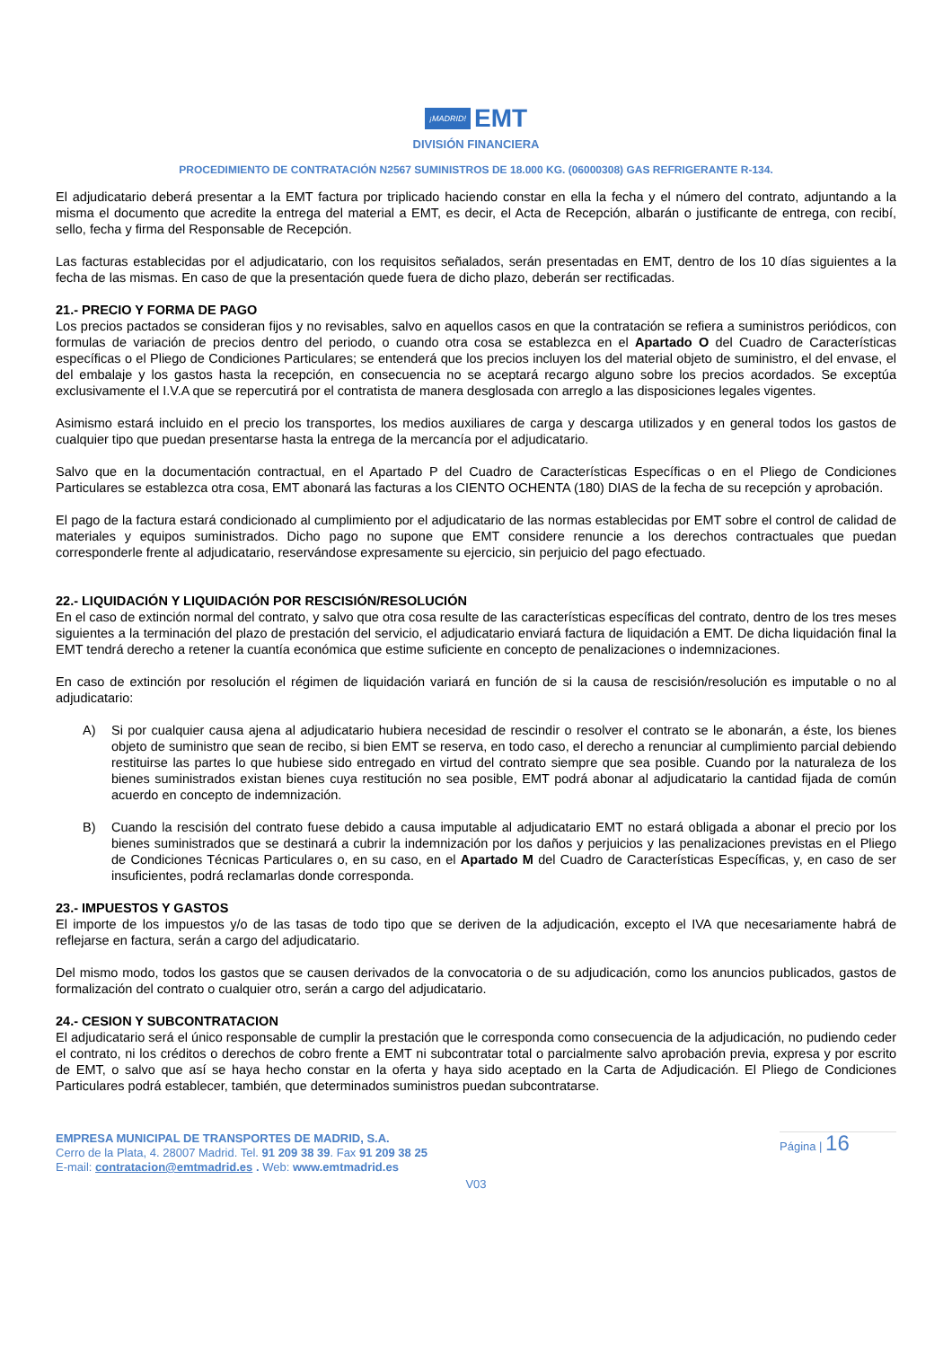¡MADRID! EMT
DIVISIÓN FINANCIERA
PROCEDIMIENTO DE CONTRATACIÓN N2567 SUMINISTROS DE 18.000 KG. (06000308) GAS REFRIGERANTE R-134.
El adjudicatario deberá presentar a la EMT factura por triplicado haciendo constar en ella la fecha y el número del contrato, adjuntando a la misma el documento que acredite la entrega del material a EMT, es decir, el Acta de Recepción, albarán o justificante de entrega, con recibí, sello, fecha y firma del Responsable de Recepción.
Las facturas establecidas por el adjudicatario, con los requisitos señalados, serán presentadas en EMT, dentro de los 10 días siguientes a la fecha de las mismas. En caso de que la presentación quede fuera de dicho plazo, deberán ser rectificadas.
21.- PRECIO Y FORMA DE PAGO
Los precios pactados se consideran fijos y no revisables, salvo en aquellos casos en que la contratación se refiera a suministros periódicos, con formulas de variación de precios dentro del periodo, o cuando otra cosa se establezca en el Apartado O del Cuadro de Características específicas o el Pliego de Condiciones Particulares; se entenderá que los precios incluyen los del material objeto de suministro, el del envase, el del embalaje y los gastos hasta la recepción, en consecuencia no se aceptará recargo alguno sobre los precios acordados. Se exceptúa exclusivamente el I.V.A que se repercutirá por el contratista de manera desglosada con arreglo a las disposiciones legales vigentes.
Asimismo estará incluido en el precio los transportes, los medios auxiliares de carga y descarga utilizados y en general todos los gastos de cualquier tipo que puedan presentarse hasta la entrega de la mercancía por el adjudicatario.
Salvo que en la documentación contractual, en el Apartado P del Cuadro de Características Específicas o en el Pliego de Condiciones Particulares se establezca otra cosa, EMT abonará las facturas a los CIENTO OCHENTA (180) DIAS de la fecha de su recepción y aprobación.
El pago de la factura estará condicionado al cumplimiento por el adjudicatario de las normas establecidas por EMT sobre el control de calidad de materiales y equipos suministrados. Dicho pago no supone que EMT considere renuncie a los derechos contractuales que puedan corresponderle frente al adjudicatario, reservándose expresamente su ejercicio, sin perjuicio del pago efectuado.
22.- LIQUIDACIÓN Y LIQUIDACIÓN POR RESCISIÓN/RESOLUCIÓN
En el caso de extinción normal del contrato, y salvo que otra cosa resulte de las características específicas del contrato, dentro de los tres meses siguientes a la terminación del plazo de prestación del servicio, el adjudicatario enviará factura de liquidación a EMT. De dicha liquidación final la EMT tendrá derecho a retener la cuantía económica que estime suficiente en concepto de penalizaciones o indemnizaciones.
En caso de extinción por resolución el régimen de liquidación variará en función de si la causa de rescisión/resolución es imputable o no al adjudicatario:
A) Si por cualquier causa ajena al adjudicatario hubiera necesidad de rescindir o resolver el contrato se le abonarán, a éste, los bienes objeto de suministro que sean de recibo, si bien EMT se reserva, en todo caso, el derecho a renunciar al cumplimiento parcial debiendo restituirse las partes lo que hubiese sido entregado en virtud del contrato siempre que sea posible. Cuando por la naturaleza de los bienes suministrados existan bienes cuya restitución no sea posible, EMT podrá abonar al adjudicatario la cantidad fijada de común acuerdo en concepto de indemnización.
B) Cuando la rescisión del contrato fuese debido a causa imputable al adjudicatario EMT no estará obligada a abonar el precio por los bienes suministrados que se destinará a cubrir la indemnización por los daños y perjuicios y las penalizaciones previstas en el Pliego de Condiciones Técnicas Particulares o, en su caso, en el Apartado M del Cuadro de Características Específicas, y, en caso de ser insuficientes, podrá reclamarlas donde corresponda.
23.- IMPUESTOS Y GASTOS
El importe de los impuestos y/o de las tasas de todo tipo que se deriven de la adjudicación, excepto el IVA que necesariamente habrá de reflejarse en factura, serán a cargo del adjudicatario.
Del mismo modo, todos los gastos que se causen derivados de la convocatoria o de su adjudicación, como los anuncios publicados, gastos de formalización del contrato o cualquier otro, serán a cargo del adjudicatario.
24.- CESION Y SUBCONTRATACION
El adjudicatario será el único responsable de cumplir la prestación que le corresponda como consecuencia de la adjudicación, no pudiendo ceder el contrato, ni los créditos o derechos de cobro frente a EMT ni subcontratar total o parcialmente salvo aprobación previa, expresa y por escrito de EMT, o salvo que así se haya hecho constar en la oferta y haya sido aceptado en la Carta de Adjudicación. El Pliego de Condiciones Particulares podrá establecer, también, que determinados suministros puedan subcontratarse.
EMPRESA MUNICIPAL DE TRANSPORTES DE MADRID, S.A.
Cerro de la Plata, 4. 28007 Madrid. Tel. 91 209 38 39. Fax 91 209 38 25
E-mail: contratacion@emtmadrid.es . Web: www.emtmadrid.es
Página | 16
V03